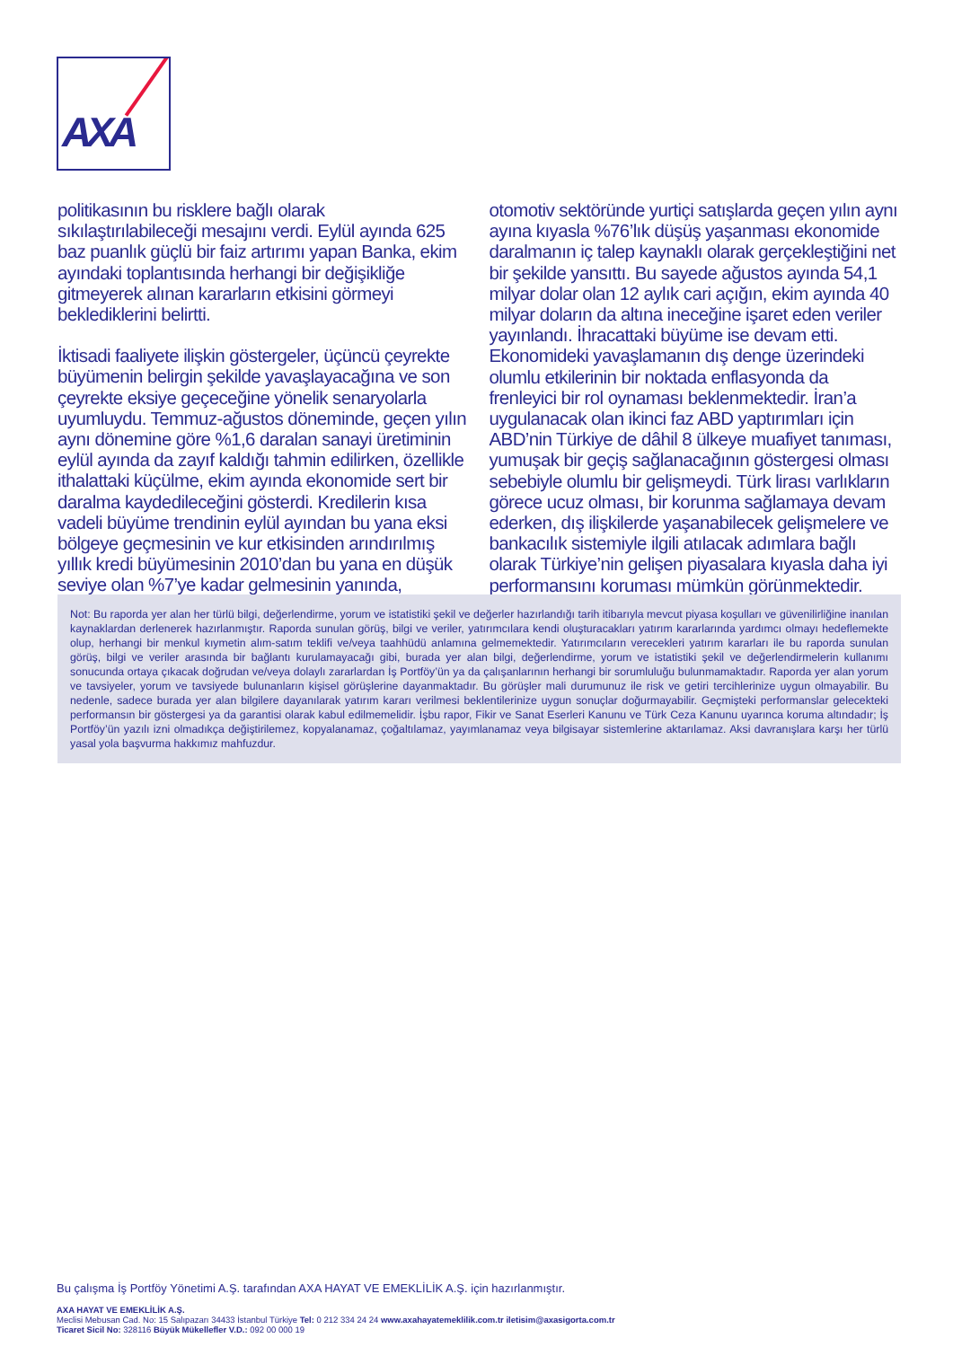AXA
politikasının bu risklere bağlı olarak sıkılaştırılabileceği mesajını verdi. Eylül ayında 625 baz puanlık güçlü bir faiz artırımı yapan Banka, ekim ayındaki toplantısında herhangi bir değişikliğe gitmeyerek alınan kararların etkisini görmeyi beklediklerini belirtti.
İktisadi faaliyete ilişkin göstergeler, üçüncü çeyrekte büyümenin belirgin şekilde yavaşlayacağına ve son çeyrekte eksiye geçeceğine yönelik senaryolarla uyumluydu. Temmuz-ağustos döneminde, geçen yılın aynı dönemine göre %1,6 daralan sanayi üretiminin eylül ayında da zayıf kaldığı tahmin edilirken, özellikle ithalattaki küçülme, ekim ayında ekonomide sert bir daralma kaydedileceğini gösterdi. Kredilerin kısa vadeli büyüme trendinin eylül ayından bu yana eksi bölgeye geçmesinin ve kur etkisinden arındırılmış yıllık kredi büyümesinin 2010’dan bu yana en düşük seviye olan %7’ye kadar gelmesinin yanında, otomotiv sektöründe yurtiçi satışlarda geçen yılın aynı ayına kıyasla %76’lık düşüş yaşanması ekonomide daralmanın iç talep kaynaklı olarak gerçekleştiğini net bir şekilde yansıttı. Bu sayede ağustos ayında 54,1 milyar dolar olan 12 aylık cari açığın, ekim ayında 40 milyar doların da altına ineceğine işaret eden veriler yayınlandı. İhracattaki büyüme ise devam etti. Ekonomideki yavaşlamanın dış denge üzerindeki olumlu etkilerinin bir noktada enflasyonda da frenleyici bir rol oynaması beklenmektedir. İran’a uygulanacak olan ikinci faz ABD yaptırımları için ABD’nin Türkiye de dâhil 8 ülkeye muafiyet tanıması, yumuşak bir geçiş sağlanacağının göstergesi olması sebebiyle olumlu bir gelişmeydi. Türk lirası varlıkların görece ucuz olması, bir korunma sağlamaya devam ederken, dış ilişkilerde yaşanabilecek gelişmelere ve bankacılık sistemiyle ilgili atılacak adımlara bağlı olarak Türkiye’nin gelişen piyasalara kıyasla daha iyi performansını koruması mümkün görünmektedir.
Not: Bu raporda yer alan her türlü bilgi, değerlendirme, yorum ve istatistiki şekil ve değerler hazırlandığı tarih itibarıyla mevcut piyasa koşulları ve güvenilirliğine inanılan kaynaklardan derlenerek hazırlanmıştır. Raporda sunulan görüş, bilgi ve veriler, yatırımcılara kendi oluşturacakları yatırım kararlarında yardımcı olmayı hedeflemekte olup, herhangi bir menkul kıymetin alım-satım teklifi ve/veya taahhüdü anlamına gelmemektedir. Yatırımcıların verecekleri yatırım kararları ile bu raporda sunulan görüş, bilgi ve veriler arasında bir bağlantı kurulamayacağı gibi, burada yer alan bilgi, değerlendirme, yorum ve istatistiki şekil ve değerlendirmelerin kullanımı sonucunda ortaya çıkacak doğrudan ve/veya dolaylı zararlardan İş Portföy’ün ya da çalışanlarının herhangi bir sorumluluğu bulunmamaktadır. Raporda yer alan yorum ve tavsiyeler, yorum ve tavsiyede bulunanların kişisel görüşlerine dayanmaktadır. Bu görüşler mali durumunuz ile risk ve getiri tercihlerinize uygun olmayabilir. Bu nedenle, sadece burada yer alan bilgilere dayanılarak yatırım kararı verilmesi beklentilerinize uygun sonuçlar doğurmayabilir. Geçmişteki performanslar gelecekteki performansın bir göstergesi ya da garantisi olarak kabul edilmemelidir. İşbu rapor, Fikir ve Sanat Eserleri Kanunu ve Türk Ceza Kanunu uyarınca koruma altındadır; İş Portföy’ün yazılı izni olmadıkça değiştirilemez, kopyalanamaz, çoğaltılamaz, yayımlanamaz veya bilgisayar sistemlerine aktarılamaz. Aksi davranışlara karşı her türlü yasal yola başvurma hakkımız mahfuzdur.
Bu çalışma İş Portföy Yönetimi A.Ş. tarafından AXA HAYAT VE EMEKLİLİK A.Ş. için hazırlanmıştır.
AXA HAYAT VE EMEKLİLİK A.Ş.
Meclisi Mebusan Cad. No: 15 Salıpazarı 34433 İstanbul Türkiye Tel: 0 212 334 24 24 www.axahayatemeklilik.com.tr iletisim@axasigorta.com.tr
Ticaret Sicil No: 328116 Büyük Mükellefler V.D.: 092 00 000 19